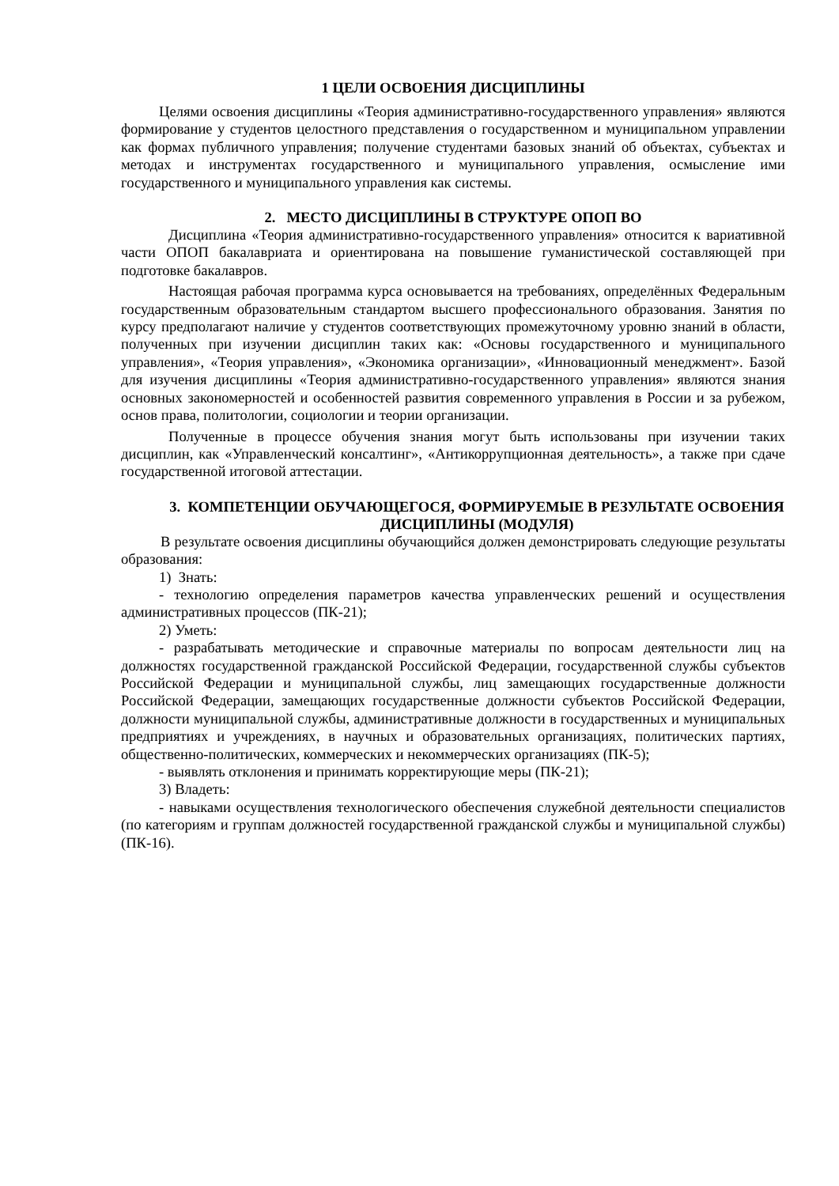1 ЦЕЛИ ОСВОЕНИЯ ДИСЦИПЛИНЫ
Целями освоения дисциплины «Теория административно-государственного управления» являются формирование у студентов целостного представления о государственном и муниципальном управлении как формах публичного управления; получение студентами базовых знаний об объектах, субъектах и методах и инструментах государственного и муниципального управления, осмысление ими государственного и муниципального управления как системы.
2. МЕСТО ДИСЦИПЛИНЫ В СТРУКТУРЕ ОПОП ВО
Дисциплина «Теория административно-государственного управления» относится к вариативной части ОПОП бакалавриата и ориентирована на повышение гуманистической составляющей при подготовке бакалавров.
Настоящая рабочая программа курса основывается на требованиях, определённых Федеральным государственным образовательным стандартом высшего профессионального образования. Занятия по курсу предполагают наличие у студентов соответствующих промежуточному уровню знаний в области, полученных при изучении дисциплин таких как: «Основы государственного и муниципального управления», «Теория управления», «Экономика организации», «Инновационный менеджмент». Базой для изучения дисциплины «Теория административно-государственного управления» являются знания основных закономерностей и особенностей развития современного управления в России и за рубежом, основ права, политологии, социологии и теории организации.
Полученные в процессе обучения знания могут быть использованы при изучении таких дисциплин, как «Управленческий консалтинг», «Антикоррупционная деятельность», а также при сдаче государственной итоговой аттестации.
3. КОМПЕТЕНЦИИ ОБУЧАЮЩЕГОСЯ, ФОРМИРУЕМЫЕ В РЕЗУЛЬТАТЕ ОСВОЕНИЯ ДИСЦИПЛИНЫ (МОДУЛЯ)
В результате освоения дисциплины обучающийся должен демонстрировать следующие результаты образования:
1) Знать:
- технологию определения параметров качества управленческих решений и осуществления административных процессов (ПК-21);
2) Уметь:
- разрабатывать методические и справочные материалы по вопросам деятельности лиц на должностях государственной гражданской Российской Федерации, государственной службы субъектов Российской Федерации и муниципальной службы, лиц замещающих государственные должности Российской Федерации, замещающих государственные должности субъектов Российской Федерации, должности муниципальной службы, административные должности в государственных и муниципальных предприятиях и учреждениях, в научных и образовательных организациях, политических партиях, общественно-политических, коммерческих и некоммерческих организациях (ПК-5);
- выявлять отклонения и принимать корректирующие меры (ПК-21);
3) Владеть:
- навыками осуществления технологического обеспечения служебной деятельности специалистов (по категориям и группам должностей государственной гражданской службы и муниципальной службы) (ПК-16).